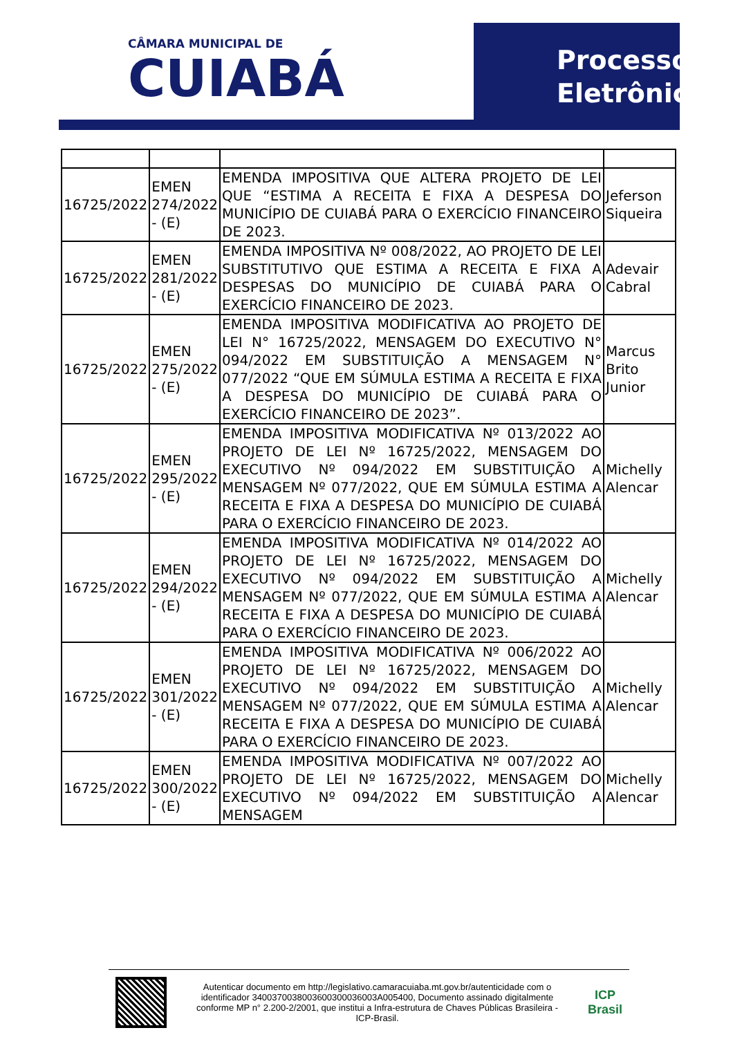CÂMARA MUNICIPAL DE
CUIABÁ
Processo
Eletrônico
| 16725/2022 | EMEN 274/2022 - (E) | EMENDA IMPOSITIVA QUE ALTERA PROJETO DE LEI QUE “ESTIMA A RECEITA E FIXA A DESPESA DO MUNICÍPIO DE CUIABÁ PARA O EXERCÍCIO FINANCEIRO DE 2023. | Jeferson Siqueira |
| 16725/2022 | EMEN 281/2022 - (E) | EMENDA IMPOSITIVA Nº 008/2022, AO PROJETO DE LEI SUBSTITUTIVO QUE ESTIMA A RECEITA E FIXA A DESPESAS DO MUNICÍPIO DE CUIABÁ PARA O EXERCÍCIO FINANCEIRO DE 2023. | Adevair Cabral |
| 16725/2022 | EMEN 275/2022 - (E) | EMENDA IMPOSITIVA MODIFICATIVA AO PROJETO DE LEI N° 16725/2022, MENSAGEM DO EXECUTIVO N° 094/2022 EM SUBSTITUIÇÃO A MENSAGEM N° 077/2022 “QUE EM SÚMULA ESTIMA A RECEITA E FIXA A DESPESA DO MUNICÍPIO DE CUIABÁ PARA O EXERCÍCIO FINANCEIRO DE 2023”. | Marcus Brito Junior |
| 16725/2022 | EMEN 295/2022 - (E) | EMENDA IMPOSITIVA MODIFICATIVA Nº 013/2022 AO PROJETO DE LEI Nº 16725/2022, MENSAGEM DO EXECUTIVO Nº 094/2022 EM SUBSTITUIÇÃO A MENSAGEM Nº 077/2022, QUE EM SÚMULA ESTIMA A RECEITA E FIXA A DESPESA DO MUNICÍPIO DE CUIABÁ PARA O EXERCÍCIO FINANCEIRO DE 2023. | Michelly Alencar |
| 16725/2022 | EMEN 294/2022 - (E) | EMENDA IMPOSITIVA MODIFICATIVA Nº 014/2022 AO PROJETO DE LEI Nº 16725/2022, MENSAGEM DO EXECUTIVO Nº 094/2022 EM SUBSTITUIÇÃO A MENSAGEM Nº 077/2022, QUE EM SÚMULA ESTIMA A RECEITA E FIXA A DESPESA DO MUNICÍPIO DE CUIABÁ PARA O EXERCÍCIO FINANCEIRO DE 2023. | Michelly Alencar |
| 16725/2022 | EMEN 301/2022 - (E) | EMENDA IMPOSITIVA MODIFICATIVA Nº 006/2022 AO PROJETO DE LEI Nº 16725/2022, MENSAGEM DO EXECUTIVO Nº 094/2022 EM SUBSTITUIÇÃO A MENSAGEM Nº 077/2022, QUE EM SÚMULA ESTIMA A RECEITA E FIXA A DESPESA DO MUNICÍPIO DE CUIABÁ PARA O EXERCÍCIO FINANCEIRO DE 2023. | Michelly Alencar |
| 16725/2022 | EMEN 300/2022 - (E) | EMENDA IMPOSITIVA MODIFICATIVA Nº 007/2022 AO PROJETO DE LEI Nº 16725/2022, MENSAGEM DO EXECUTIVO Nº 094/2022 EM SUBSTITUIÇÃO A MENSAGEM | Michelly Alencar |
Autenticar documento em http://legislativo.camaracuiaba.mt.gov.br/autenticidade com o identificador 340037003800360030003600​3A005400, Documento assinado digitalmente conforme MP n° 2.200-2/2001, que institui a Infra-estrutura de Chaves Públicas Brasileira - ICP-Brasil.
ICP
Brasil